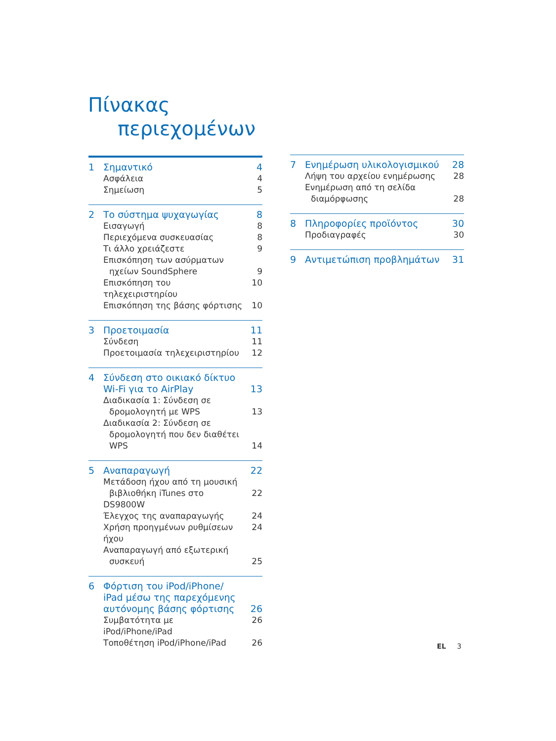Πίνακας
περιεχομένων
1 Σημαντικό 4
Ασφάλεια 4
Σημείωση 5
2 Το σύστημα ψυχαγωγίας 8
Εισαγωγή 8
Περιεχόμενα συσκευασίας 8
Τι άλλο χρειάζεστε 9
Επισκόπηση των ασύρματων
ηχείων SoundSphere
9
Επισκόπηση του τηλεχειριστηρίου
10
Επισκόπηση της βάσης φόρτισης 10
3 Προετοιμασία 11
Σύνδεση 11
Προετοιμασία τηλεχειριστηρίου 12
4 Σύνδεση στο οικιακό δίκτυο
Wi-Fi για το AirPlay
13
Διαδικασία 1: Σύνδεση σε
δρομολογητή με WPS
13
Διαδικασία 2: Σύνδεση σε
δρομολογητή που δεν διαθέτει
WPS
14
5 Αναπαραγωγή 22
Μετάδοση ήχου από τη μουσική
βιβλιοθήκη iTunes στο DS9800W
22
Έλεγχος της αναπαραγωγής 24
Χρήση προηγμένων ρυθμίσεων ήχου
24
Αναπαραγωγή από εξωτερική
συσκευή
25
6 Φόρτιση του iPod/iPhone/
iPad μέσω της παρεχόμενης
αυτόνομης βάσης φόρτισης
26
Συμβατότητα με iPod/iPhone/iPad
26
Τοποθέτηση iPod/iPhone/iPad 26
7 Ενημέρωση υλικολογισμικού 28
Λήψη του αρχείου ενημέρωσης 28
Ενημέρωση από τη σελίδα
διαμόρφωσης
28
8 Πληροφορίες προϊόντος 30
Προδιαγραφές 30
9 Αντιμετώπιση προβλημάτων 31
EL 3